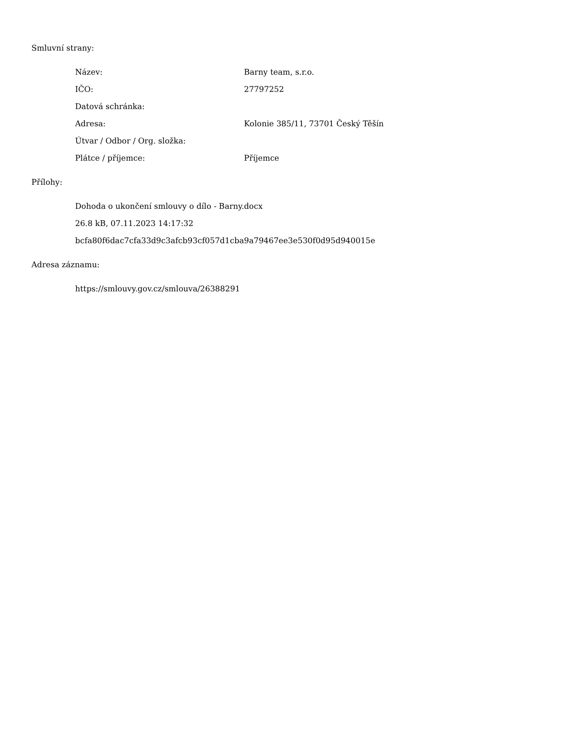Smluvní strany:
| Název: | Barny team, s.r.o. |
| IČO: | 27797252 |
| Datová schránka: | |
| Adresa: | Kolonie 385/11, 73701 Český Těšín |
| Útvar / Odbor / Org. složka: | |
| Plátce / příjemce: | Příjemce |
Přílohy:
Dohoda o ukončení smlouvy o dílo - Barny.docx
26.8 kB, 07.11.2023 14:17:32
bcfa80f6dac7cfa33d9c3afcb93cf057d1cba9a79467ee3e530f0d95d940015e
Adresa záznamu:
https://smlouvy.gov.cz/smlouva/26388291